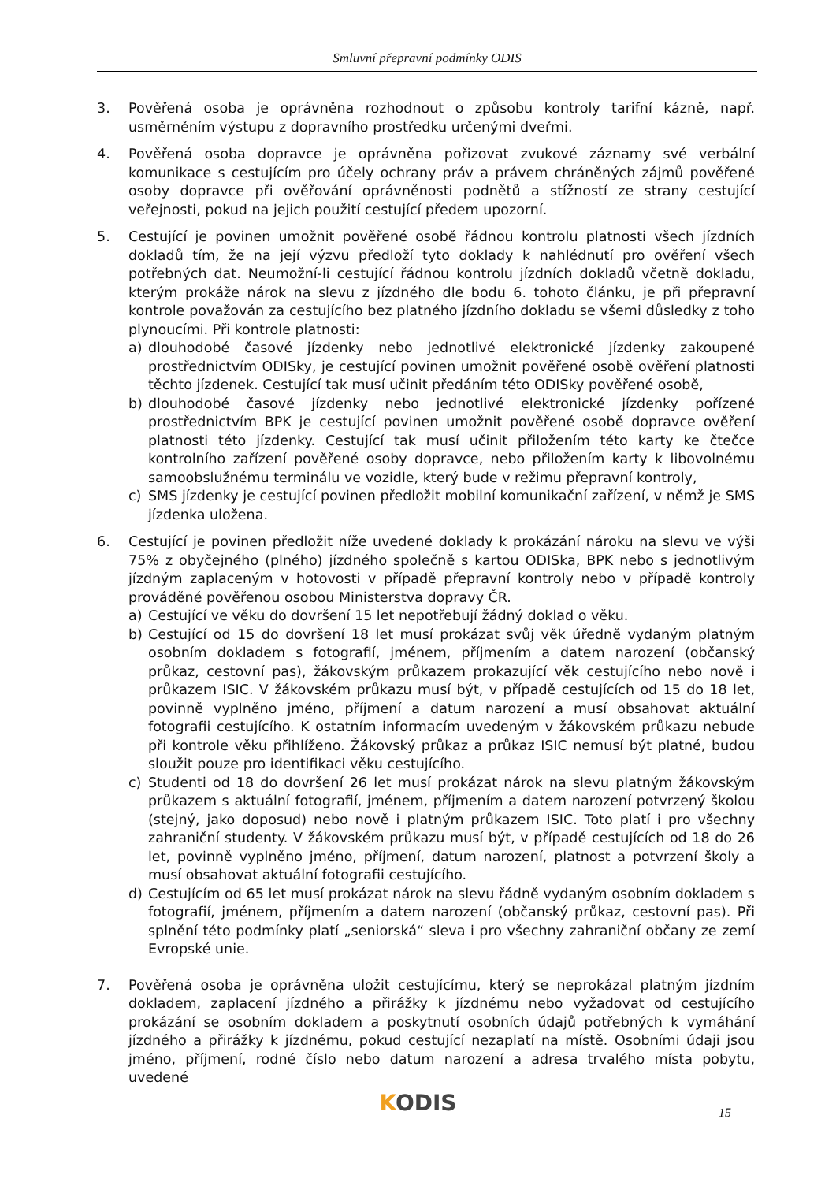Smluvní přepravní podmínky ODIS
3. Pověřená osoba je oprávněna rozhodnout o způsobu kontroly tarifní kázně, např. usměrněním výstupu z dopravního prostředku určenými dveřmi.
4. Pověřená osoba dopravce je oprávněna pořizovat zvukové záznamy své verbální komunikace s cestujícím pro účely ochrany práv a právem chráněných zájmů pověřené osoby dopravce při ověřování oprávněnosti podnětů a stížností ze strany cestující veřejnosti, pokud na jejich použití cestující předem upozorní.
5. Cestující je povinen umožnit pověřené osobě řádnou kontrolu platnosti všech jízdních dokladů tím, že na její výzvu předloží tyto doklady k nahlédnutí pro ověření všech potřebných dat. Neumožní-li cestující řádnou kontrolu jízdních dokladů včetně dokladu, kterým prokáže nárok na slevu z jízdného dle bodu 6. tohoto článku, je při přepravní kontrole považován za cestujícího bez platného jízdního dokladu se všemi důsledky z toho plynoucími. Při kontrole platnosti:
a) dlouhodobé časové jízdenky nebo jednotlivé elektronické jízdenky zakoupené prostřednictvím ODISky, je cestující povinen umožnit pověřené osobě ověření platnosti těchto jízdenek. Cestující tak musí učinit předáním této ODISky pověřené osobě,
b) dlouhodobé časové jízdenky nebo jednotlivé elektronické jízdenky pořízené prostřednictvím BPK je cestující povinen umožnit pověřené osobě dopravce ověření platnosti této jízdenky. Cestující tak musí učinit přiložením této karty ke čtečce kontrolního zařízení pověřené osoby dopravce, nebo přiložením karty k libovolnému samoobslužnému terminálu ve vozidle, který bude v režimu přepravní kontroly,
c) SMS jízdenky je cestující povinen předložit mobilní komunikační zařízení, v němž je SMS jízdenka uložena.
6. Cestující je povinen předložit níže uvedené doklady k prokázání nároku na slevu ve výši 75% z obyčejného (plného) jízdného společně s kartou ODISka, BPK nebo s jednotlivým jízdným zaplaceným v hotovosti v případě přepravní kontroly nebo v případě kontroly prováděné pověřenou osobou Ministerstva dopravy ČR.
a) Cestující ve věku do dovršení 15 let nepotřebují žádný doklad o věku.
b) Cestující od 15 do dovršení 18 let musí prokázat svůj věk úředně vydaným platným osobním dokladem s fotografií, jménem, příjmením a datem narození (občanský průkaz, cestovní pas), žákovským průkazem prokazující věk cestujícího nebo nově i průkazem ISIC. V žákovském průkazu musí být, v případě cestujících od 15 do 18 let, povinně vyplněno jméno, příjmení a datum narození a musí obsahovat aktuální fotografii cestujícího. K ostatním informacím uvedeným v žákovském průkazu nebude při kontrole věku přihlíženo. Žákovský průkaz a průkaz ISIC nemusí být platné, budou sloužit pouze pro identifikaci věku cestujícího.
c) Studenti od 18 do dovršení 26 let musí prokázat nárok na slevu platným žákovským průkazem s aktuální fotografií, jménem, příjmením a datem narození potvrzený školou (stejný, jako doposud) nebo nově i platným průkazem ISIC. Toto platí i pro všechny zahraniční studenty. V žákovském průkazu musí být, v případě cestujících od 18 do 26 let, povinně vyplněno jméno, příjmení, datum narození, platnost a potvrzení školy a musí obsahovat aktuální fotografii cestujícího.
d) Cestujícím od 65 let musí prokázat nárok na slevu řádně vydaným osobním dokladem s fotografií, jménem, příjmením a datem narození (občanský průkaz, cestovní pas). Při splnění této podmínky platí „seniorská“ sleva i pro všechny zahraniční občany ze zemí Evropské unie.
7. Pověřená osoba je oprávněna uložit cestujícímu, který se neprokázal platným jízdním dokladem, zaplacení jízdného a přirážky k jízdnému nebo vyžadovat od cestujícího prokázání se osobním dokladem a poskytnutí osobních údajů potřebných k vymáhání jízdného a přirážky k jízdnému, pokud cestující nezaplatí na místě. Osobními údaji jsou jméno, příjmení, rodné číslo nebo datum narození a adresa trvalého místa pobytu, uvedené
KODIS 15